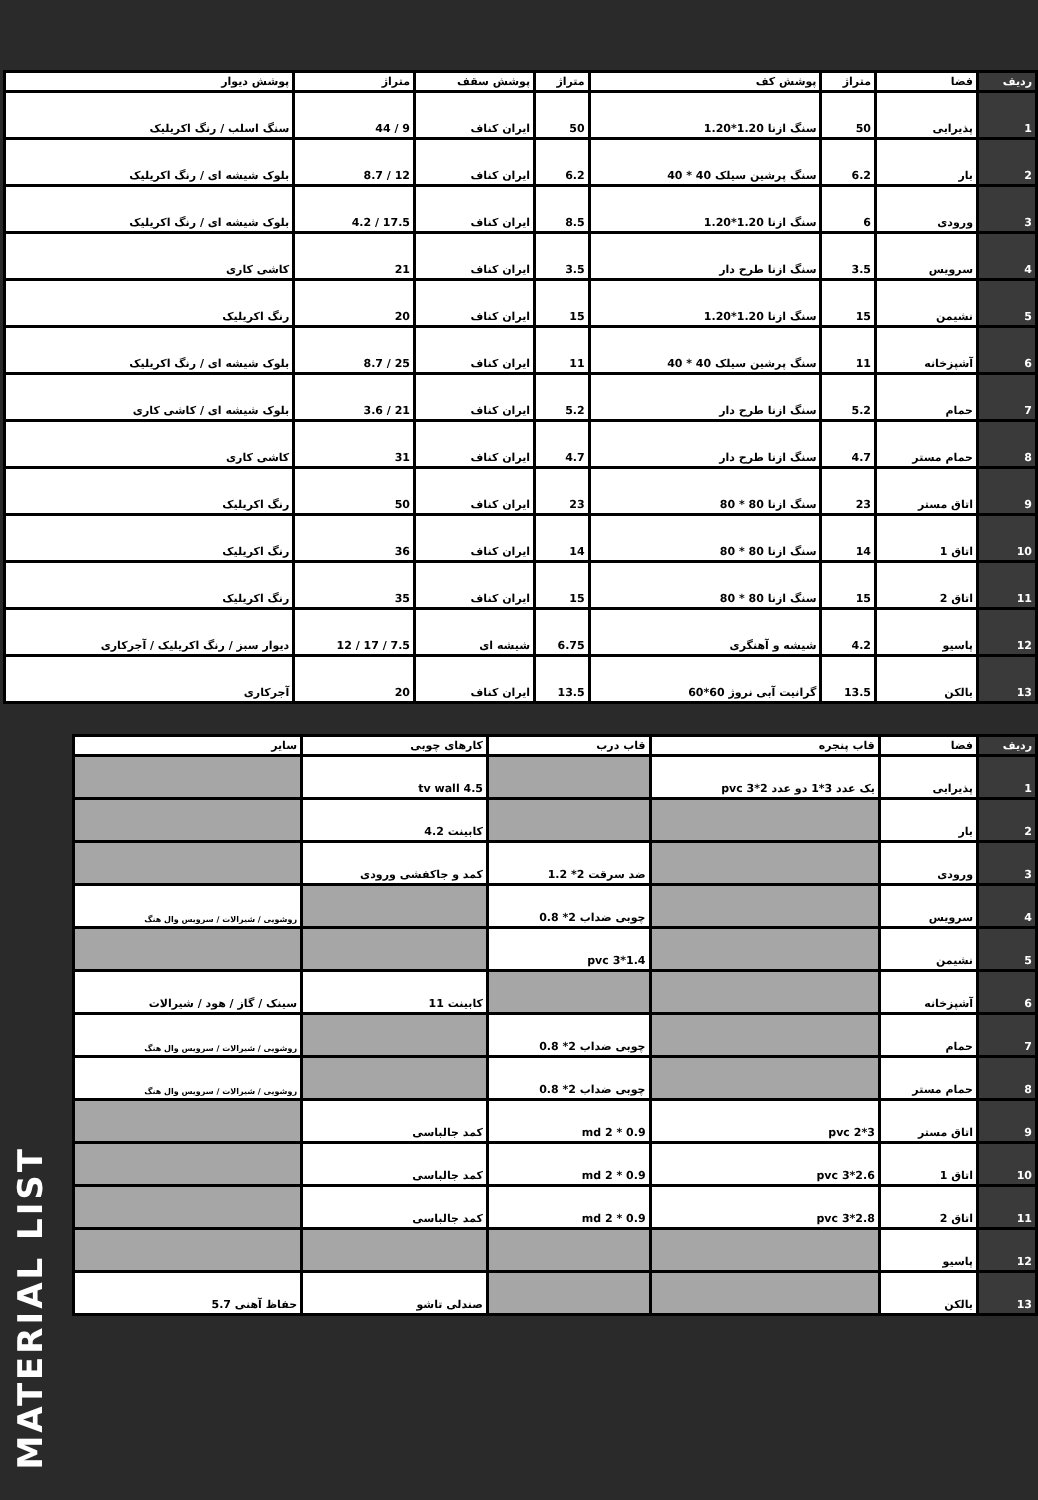| ردیف | فضا | متراژ | پوشش کف | متراژ | پوشش سقف | متراژ | پوشش دیوار |
| --- | --- | --- | --- | --- | --- | --- | --- |
| 1 | پذیرایی | 50 | سنگ ازنا 1.20*1.20 | 50 | ایران کناف | 9 / 44 | سنگ اسلب / رنگ اکریلیک |
| 2 | بار | 6.2 | سنگ پرشین سیلک 40 * 40 | 6.2 | ایران کناف | 12 / 8.7 | بلوک شیشه ای / رنگ اکریلیک |
| 3 | ورودی | 6 | سنگ ازنا 1.20*1.20 | 8.5 | ایران کناف | 17.5 / 4.2 | بلوک شیشه ای / رنگ اکریلیک |
| 4 | سرویس | 3.5 | سنگ ازنا طرح دار | 3.5 | ایران کناف | 21 | کاشی کاری |
| 5 | نشیمن | 15 | سنگ ازنا 1.20*1.20 | 15 | ایران کناف | 20 | رنگ اکریلیک |
| 6 | آشپزخانه | 11 | سنگ پرشین سیلک 40 * 40 | 11 | ایران کناف | 25 / 8.7 | بلوک شیشه ای / رنگ اکریلیک |
| 7 | حمام | 5.2 | سنگ ازنا طرح دار | 5.2 | ایران کناف | 21 / 3.6 | بلوک شیشه ای / کاشی کاری |
| 8 | حمام مستر | 4.7 | سنگ ازنا طرح دار | 4.7 | ایران کناف | 31 | کاشی کاری |
| 9 | اتاق مستر | 23 | سنگ ازنا 80 * 80 | 23 | ایران کناف | 50 | رنگ اکریلیک |
| 10 | اتاق 1 | 14 | سنگ ازنا 80 * 80 | 14 | ایران کناف | 36 | رنگ اکریلیک |
| 11 | اتاق 2 | 15 | سنگ ازنا 80 * 80 | 15 | ایران کناف | 35 | رنگ اکریلیک |
| 12 | پاسیو | 4.2 | شیشه و آهنگری | 6.75 | شیشه ای | 7.5 / 17 / 12 | دیوار سبز / رنگ اکریلیک / آجرکاری |
| 13 | بالکن | 13.5 | گرانیت آبی نروژ 60*60 | 13.5 | ایران کناف | 20 | آجرکاری |
| ردیف | فضا | قاب پنجره | قاب درب | کارهای چوبی | سایر |
| --- | --- | --- | --- | --- | --- |
| 1 | پذیرایی | یک عدد 3*1 دو عدد 2*3 pvc | | tv wall 4.5 | |
| 2 | بار | | | کابینت 4.2 | |
| 3 | ورودی | | ضد سرقت 2* 1.2 | کمد و جاکفشی ورودی | |
| 4 | سرویس | | چوبی ضداب 2* 0.8 | | روشویی / شیرالات / سرویس وال هنگ |
| 5 | نشیمن | | pvc 3*1.4 | | |
| 6 | آشپزخانه | | | کابینت 11 | سینک / گاز / هود / شیرالات |
| 7 | حمام | | چوبی ضداب 2* 0.8 | | روشویی / شیرالات / سرویس وال هنگ |
| 8 | حمام مستر | | چوبی ضداب 2* 0.8 | | روشویی / شیرالات / سرویس وال هنگ |
| 9 | اتاق مستر | pvc 2*3 | md 2 * 0.9 | کمد جالباسی | |
| 10 | اتاق 1 | pvc 3*2.6 | md 2 * 0.9 | کمد جالباسی | |
| 11 | اتاق 2 | pvc 3*2.8 | md 2 * 0.9 | کمد جالباسی | |
| 12 | پاسیو | | | | |
| 13 | بالکن | | | صندلی تاشو | حفاظ آهنی 5.7 |
MATERIAL LIST